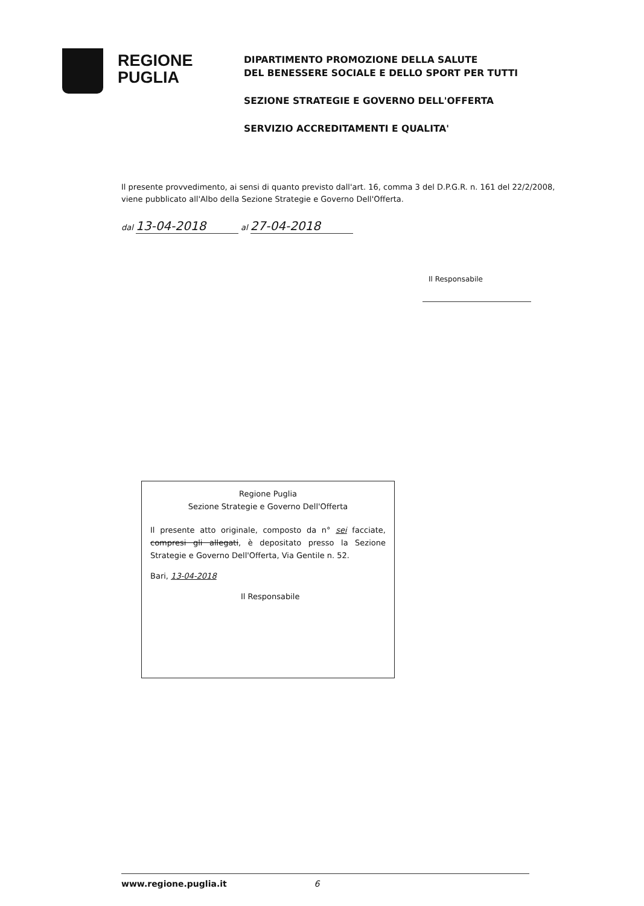REGIONE
PUGLIA
DIPARTIMENTO PROMOZIONE DELLA SALUTE
DEL BENESSERE SOCIALE E DELLO SPORT PER TUTTI
SEZIONE STRATEGIE E GOVERNO DELL'OFFERTA
SERVIZIO ACCREDITAMENTI E QUALITA'
Il presente provvedimento, ai sensi di quanto previsto dall'art. 16, comma 3 del D.P.G.R. n. 161 del 22/2/2008, viene pubblicato all'Albo della Sezione Strategie e Governo Dell'Offerta.
dal 13-04-2018 al 27-04-2018
Il Responsabile
Regione Puglia
Sezione Strategie e Governo Dell'Offerta
Il presente atto originale, composto da n° sei facciate, compresi gli allegati, è depositato presso la Sezione Strategie e Governo Dell'Offerta, Via Gentile n. 52.
Bari, 13-04-2018
Il Responsabile
www.regione.puglia.it 6